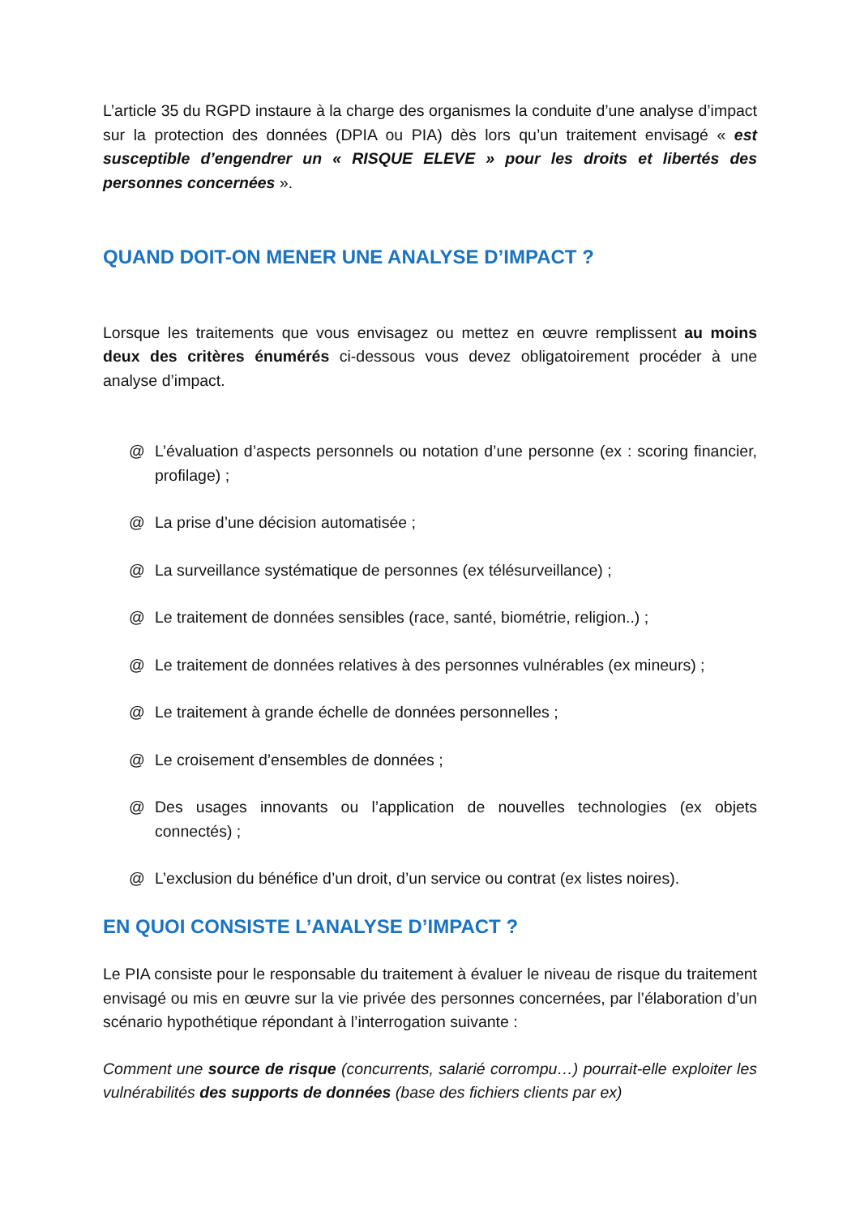L’article 35 du RGPD instaure à la charge des organismes la conduite d’une analyse d’impact sur la protection des données (DPIA ou PIA) dès lors qu’un traitement envisagé « est susceptible d’engendrer un « RISQUE ELEVE » pour les droits et libertés des personnes concernées ».
QUAND DOIT-ON MENER UNE ANALYSE D’IMPACT ?
Lorsque les traitements que vous envisagez ou mettez en œuvre remplissent au moins deux des critères énumérés ci-dessous vous devez obligatoirement procéder à une analyse d’impact.
@ L’évaluation d’aspects personnels ou notation d’une personne (ex : scoring financier, profilage) ;
@ La prise d’une décision automatisée ;
@ La surveillance systématique de personnes (ex télésurveillance) ;
@ Le traitement de données sensibles (race, santé, biométrie, religion..) ;
@ Le traitement de données relatives à des personnes vulnérables (ex mineurs) ;
@ Le traitement à grande échelle de données personnelles ;
@ Le croisement d’ensembles de données ;
@ Des usages innovants ou l’application de nouvelles technologies (ex objets connectés) ;
@ L’exclusion du bénéfice d’un droit, d’un service ou contrat (ex listes noires).
EN QUOI CONSISTE L’ANALYSE D’IMPACT ?
Le PIA consiste pour le responsable du traitement à évaluer le niveau de risque du traitement envisagé ou mis en œuvre sur la vie privée des personnes concernées, par l’élaboration d’un scénario hypothétique répondant à l’interrogation suivante :
Comment une source de risque (concurrents, salarié corrompu…) pourrait-elle exploiter les vulnérabilités des supports de données (base des fichiers clients par ex)